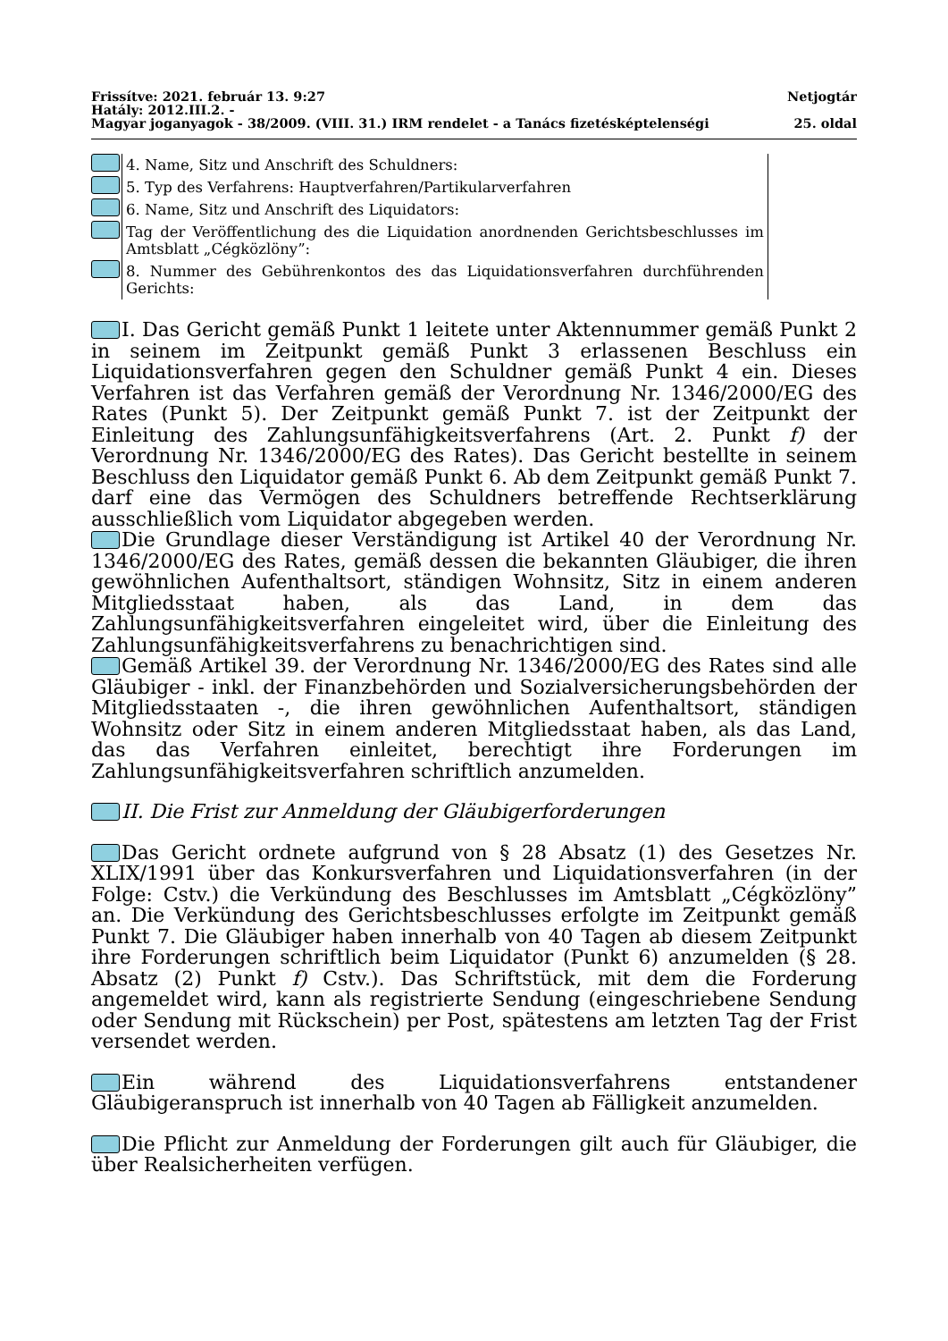Frissítve: 2021. február 13. 9:27 Netjogtár
Hatály: 2012.III.2. -
Magyar joganyagok - 38/2009. (VIII. 31.) IRM rendelet - a Tanács fizetésképtelenségi 25. oldal
| | 4. Name, Sitz und Anschrift des Schuldners: |
| | 5. Typ des Verfahrens: Hauptverfahren/Partikularverfahren |
| | 6. Name, Sitz und Anschrift des Liquidators: |
| | Tag der Veröffentlichung des die Liquidation anordnenden Gerichtsbeschlusses im Amtsblatt „Cégközlöny”: |
| | 8. Nummer des Gebührenkontos des das Liquidationsverfahren durchführenden Gerichts: |
I. Das Gericht gemäß Punkt 1 leitete unter Aktennummer gemäß Punkt 2 in seinem im Zeitpunkt gemäß Punkt 3 erlassenen Beschluss ein Liquidationsverfahren gegen den Schuldner gemäß Punkt 4 ein. Dieses Verfahren ist das Verfahren gemäß der Verordnung Nr. 1346/2000/EG des Rates (Punkt 5). Der Zeitpunkt gemäß Punkt 7. ist der Zeitpunkt der Einleitung des Zahlungsunfähigkeitsverfahrens (Art. 2. Punkt f) der Verordnung Nr. 1346/2000/EG des Rates). Das Gericht bestellte in seinem Beschluss den Liquidator gemäß Punkt 6. Ab dem Zeitpunkt gemäß Punkt 7. darf eine das Vermögen des Schuldners betreffende Rechtserklärung ausschließlich vom Liquidator abgegeben werden.
Die Grundlage dieser Verständigung ist Artikel 40 der Verordnung Nr. 1346/2000/EG des Rates, gemäß dessen die bekannten Gläubiger, die ihren gewöhnlichen Aufenthaltsort, ständigen Wohnsitz, Sitz in einem anderen Mitgliedsstaat haben, als das Land, in dem das Zahlungsunfähigkeitsverfahren eingeleitet wird, über die Einleitung des Zahlungsunfähigkeitsverfahrens zu benachrichtigen sind.
Gemäß Artikel 39. der Verordnung Nr. 1346/2000/EG des Rates sind alle Gläubiger - inkl. der Finanzbehörden und Sozialversicherungsbehörden der Mitgliedsstaaten -, die ihren gewöhnlichen Aufenthaltsort, ständigen Wohnsitz oder Sitz in einem anderen Mitgliedsstaat haben, als das Land, das das Verfahren einleitet, berechtigt ihre Forderungen im Zahlungsunfähigkeitsverfahren schriftlich anzumelden.
II. Die Frist zur Anmeldung der Gläubigerforderungen
Das Gericht ordnete aufgrund von § 28 Absatz (1) des Gesetzes Nr. XLIX/1991 über das Konkursverfahren und Liquidationsverfahren (in der Folge: Cstv.) die Verkündung des Beschlusses im Amtsblatt „Cégközlöny” an. Die Verkündung des Gerichtsbeschlusses erfolgte im Zeitpunkt gemäß Punkt 7. Die Gläubiger haben innerhalb von 40 Tagen ab diesem Zeitpunkt ihre Forderungen schriftlich beim Liquidator (Punkt 6) anzumelden (§ 28. Absatz (2) Punkt f) Cstv.). Das Schriftstück, mit dem die Forderung angemeldet wird, kann als registrierte Sendung (eingeschriebene Sendung oder Sendung mit Rückschein) per Post, spätestens am letzten Tag der Frist versendet werden.
Ein während des Liquidationsverfahrens entstandener Gläubigeranspruch ist innerhalb von 40 Tagen ab Fälligkeit anzumelden.
Die Pflicht zur Anmeldung der Forderungen gilt auch für Gläubiger, die über Realsicherheiten verfügen.